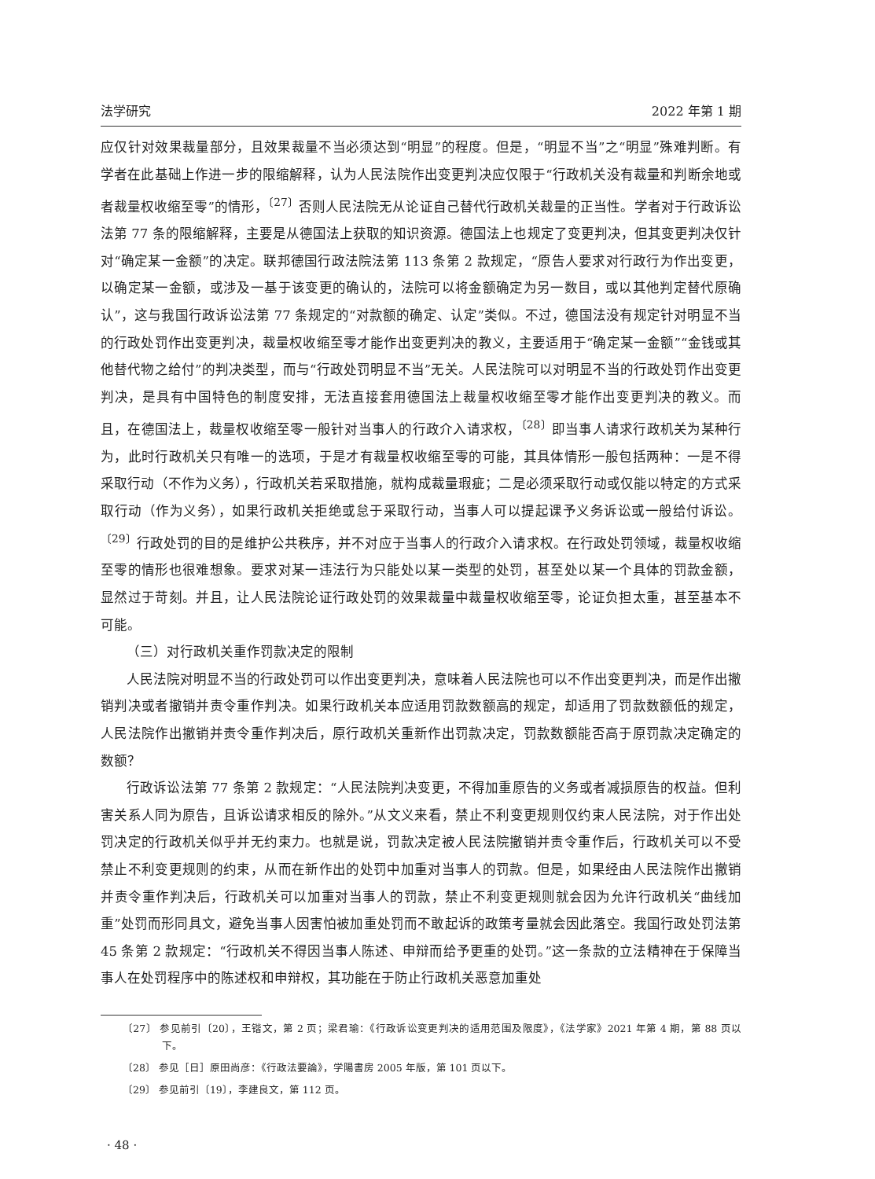法学研究 2022 年第 1 期
应仅针对效果裁量部分，且效果裁量不当必须达到“明显”的程度。但是，“明显不当”之“明显”殊难判断。有学者在此基础上作进一步的限缩解释，认为人民法院作出变更判决应仅限于“行政机关没有裁量和判断余地或者裁量权收缩至零”的情形，<sup>〔27〕</sup>否则人民法院无从论证自己替代行政机关裁量的正当性。学者对于行政诉讼法第 77 条的限缩解释，主要是从德国法上获取的知识资源。德国法上也规定了变更判决，但其变更判决仅针对“确定某一金额”的决定。联邦德国行政法院法第 113 条第 2 款规定，“原告人要求对行政行为作出变更，以确定某一金额，或涉及一基于该变更的确认的，法院可以将金额确定为另一数目，或以其他判定替代原确认”，这与我国行政诉讼法第 77 条规定的“对款额的确定、认定”类似。不过，德国法没有规定针对明显不当的行政处罚作出变更判决，裁量权收缩至零才能作出变更判决的教义，主要适用于“确定某一金额”“金钱或其他替代物之给付”的判决类型，而与“行政处罚明显不当”无关。人民法院可以对明显不当的行政处罚作出变更判决，是具有中国特色的制度安排，无法直接套用德国法上裁量权收缩至零才能作出变更判决的教义。而且，在德国法上，裁量权收缩至零一般针对当事人的行政介入请求权，<sup>〔28〕</sup>即当事人请求行政机关为某种行为，此时行政机关只有唯一的选项，于是才有裁量权收缩至零的可能，其具体情形一般包括两种：一是不得采取行动（不作为义务），行政机关若采取措施，就构成裁量瑕疵；二是必须采取行动或仅能以特定的方式采取行动（作为义务），如果行政机关拒绝或怠于采取行动，当事人可以提起课予义务诉讼或一般给付诉讼。<sup>〔29〕</sup>行政处罚的目的是维护公共秩序，并不对应于当事人的行政介入请求权。在行政处罚领域，裁量权收缩至零的情形也很难想象。要求对某一违法行为只能处以某一类型的处罚，甚至处以某一个具体的罚款金额，显然过于苛刻。并且，让人民法院论证行政处罚的效果裁量中裁量权收缩至零，论证负担太重，甚至基本不可能。
（三）对行政机关重作罚款决定的限制
人民法院对明显不当的行政处罚可以作出变更判决，意味着人民法院也可以不作出变更判决，而是作出撤销判决或者撤销并责令重作判决。如果行政机关本应适用罚款数额高的规定，却适用了罚款数额低的规定，人民法院作出撤销并责令重作判决后，原行政机关重新作出罚款决定，罚款数额能否高于原罚款决定确定的数额？
行政诉讼法第 77 条第 2 款规定：“人民法院判决变更，不得加重原告的义务或者减损原告的权益。但利害关系人同为原告，且诉讼请求相反的除外。”从文义来看，禁止不利变更规则仅约束人民法院，对于作出处罚决定的行政机关似乎并无约束力。也就是说，罚款决定被人民法院撤销并责令重作后，行政机关可以不受禁止不利变更规则的约束，从而在新作出的处罚中加重对当事人的罚款。但是，如果经由人民法院作出撤销并责令重作判决后，行政机关可以加重对当事人的罚款，禁止不利变更规则就会因为允许行政机关“曲线加重”处罚而形同具文，避免当事人因害怕被加重处罚而不敢起诉的政策考量就会因此落空。我国行政处罚法第 45 条第 2 款规定：“行政机关不得因当事人陈述、申辩而给予更重的处罚。”这一条款的立法精神在于保障当事人在处罚程序中的陈述权和申辩权，其功能在于防止行政机关恶意加重处
〔27〕 参见前引〔20〕，王锴文，第 2 页；梁君瑜：《行政诉讼变更判决的适用范围及限度》，《法学家》2021 年第 4 期，第 88 页以下。
〔28〕 参见［日］原田尚彦：《行政法要論》，学陽書房 2005 年版，第 101 页以下。
〔29〕 参见前引〔19〕，李建良文，第 112 页。
· 48 ·